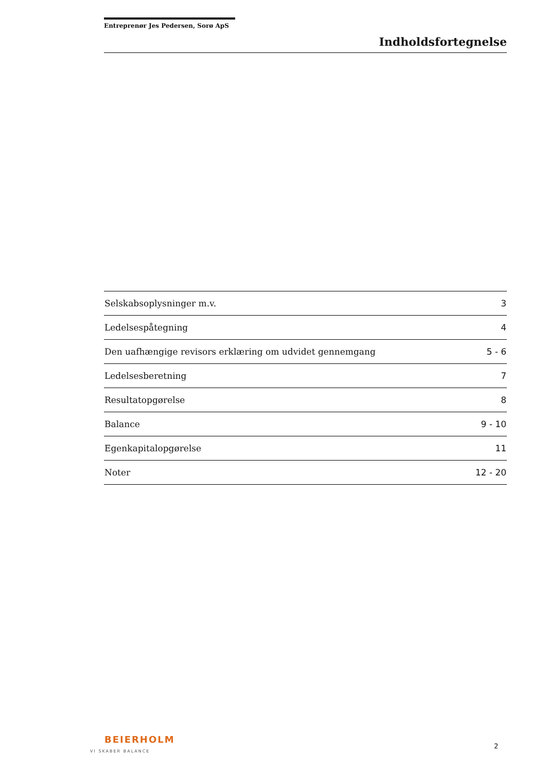Entreprenør Jes Pedersen, Sorø ApS
Indholdsfortegnelse
| Selskabsoplysninger m.v. | 3 |
| Ledelsespåtegning | 4 |
| Den uafhængige revisors erklæring om udvidet gennemgang | 5 - 6 |
| Ledelsesberetning | 7 |
| Resultatopgørelse | 8 |
| Balance | 9 - 10 |
| Egenkapitalopgørelse | 11 |
| Noter | 12 - 20 |
BEIERHOLM
VI SKABER BALANCE
2